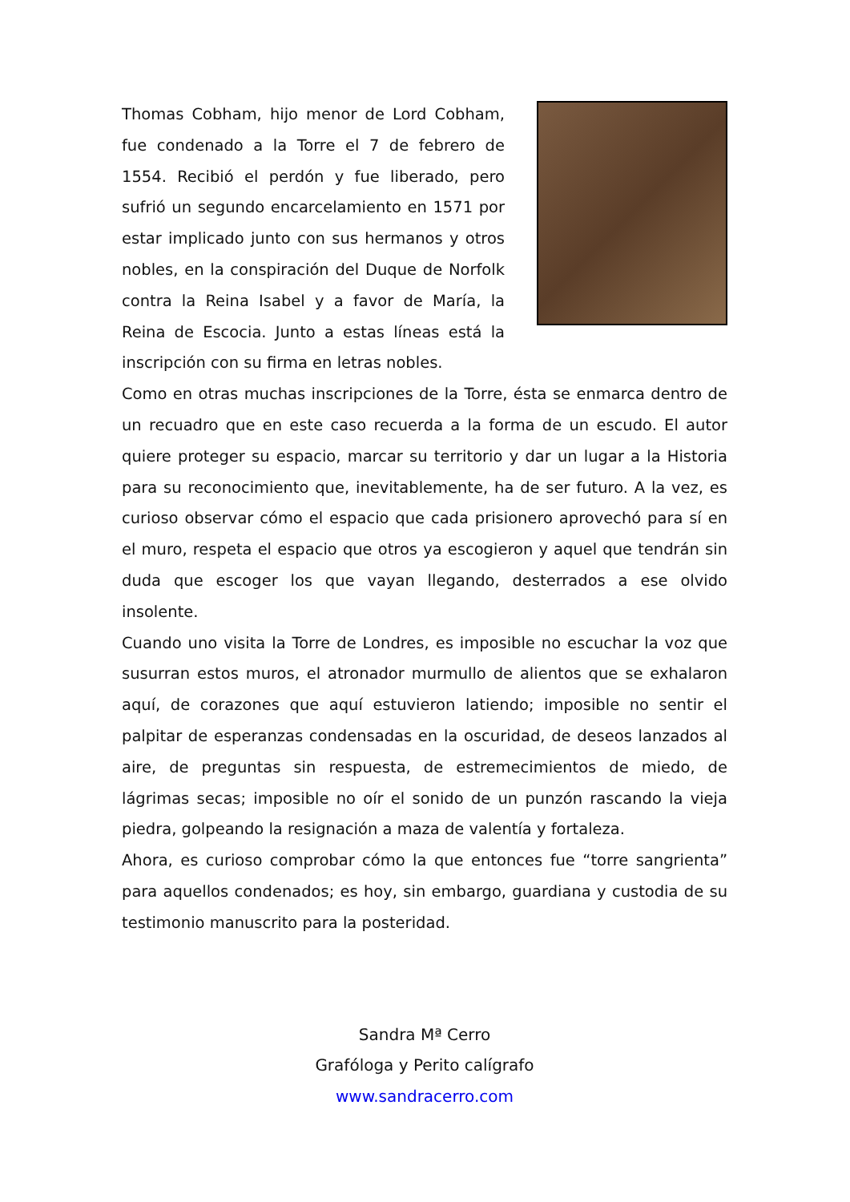Thomas Cobham, hijo menor de Lord Cobham, fue condenado a la Torre el 7 de febrero de 1554. Recibió el perdón y fue liberado, pero sufrió un segundo encarcelamiento en 1571 por estar implicado junto con sus hermanos y otros nobles, en la conspiración del Duque de Norfolk contra la Reina Isabel y a favor de María, la Reina de Escocia. Junto a estas líneas está la inscripción con su firma en letras nobles.
Como en otras muchas inscripciones de la Torre, ésta se enmarca dentro de un recuadro que en este caso recuerda a la forma de un escudo. El autor quiere proteger su espacio, marcar su territorio y dar un lugar a la Historia para su reconocimiento que, inevitablemente, ha de ser futuro. A la vez, es curioso observar cómo el espacio que cada prisionero aprovechó para sí en el muro, respeta el espacio que otros ya escogieron y aquel que tendrán sin duda que escoger los que vayan llegando, desterrados a ese olvido insolente.
Cuando uno visita la Torre de Londres, es imposible no escuchar la voz que susurran estos muros, el atronador murmullo de alientos que se exhalaron aquí, de corazones que aquí estuvieron latiendo; imposible no sentir el palpitar de esperanzas condensadas en la oscuridad, de deseos lanzados al aire, de preguntas sin respuesta, de estremecimientos de miedo, de lágrimas secas; imposible no oír el sonido de un punzón rascando la vieja piedra, golpeando la resignación a maza de valentía y fortaleza.
Ahora, es curioso comprobar cómo la que entonces fue “torre sangrienta” para aquellos condenados; es hoy, sin embargo, guardiana y custodia de su testimonio manuscrito para la posteridad.
Sandra Mª Cerro
Grafóloga y Perito calígrafo
www.sandracerro.com